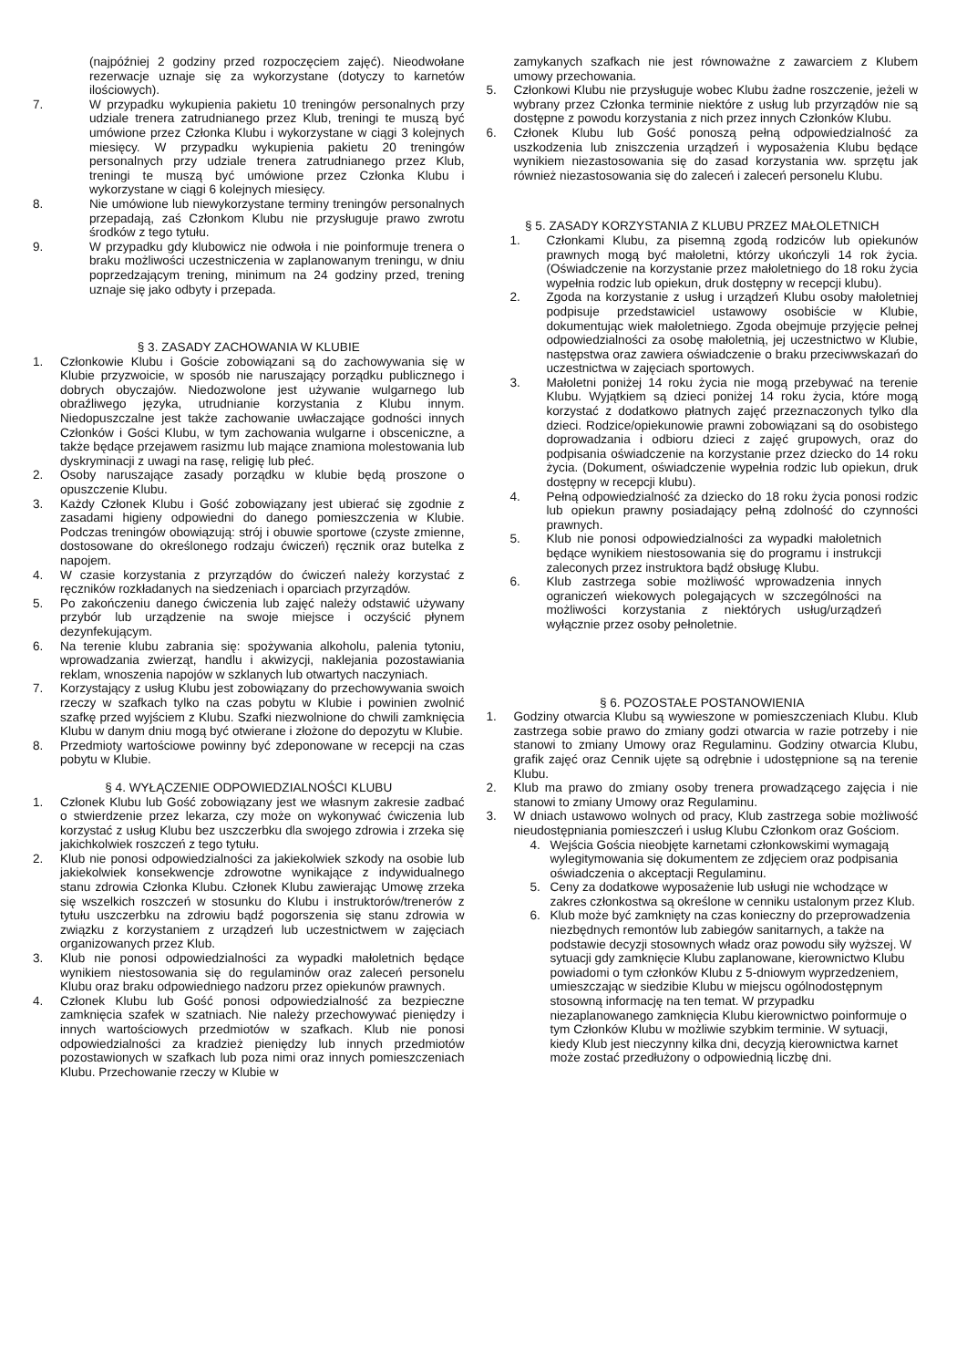(najpóźniej 2 godziny przed rozpoczęciem zajęć). Nieodwołane rezerwacje uznaje się za wykorzystane (dotyczy to karnetów ilościowych).
7. W przypadku wykupienia pakietu 10 treningów personalnych przy udziale trenera zatrudnianego przez Klub, treningi te muszą być umówione przez Członka Klubu i wykorzystane w ciągi 3 kolejnych miesięcy. W przypadku wykupienia pakietu 20 treningów personalnych przy udziale trenera zatrudnianego przez Klub, treningi te muszą być umówione przez Członka Klubu i wykorzystane w ciągi 6 kolejnych miesięcy.
8. Nie umówione lub niewykorzystane terminy treningów personalnych przepadają, zaś Członkom Klubu nie przysługuje prawo zwrotu środków z tego tytułu.
9. W przypadku gdy klubowicz nie odwoła i nie poinformuje trenera o braku możliwości uczestniczenia w zaplanowanym treningu, w dniu poprzedzającym trening, minimum na 24 godziny przed, trening uznaje się jako odbyty i przepada.
§ 3. ZASADY ZACHOWANIA W KLUBIE
1. Członkowie Klubu i Goście zobowiązani są do zachowywania się w Klubie przyzwoicie, w sposób nie naruszający porządku publicznego i dobrych obyczajów. Niedozwolone jest używanie wulgarnego lub obraźliwego języka, utrudnianie korzystania z Klubu innym. Niedopuszczalne jest także zachowanie uwłaczające godności innych Członków i Gości Klubu, w tym zachowania wulgarne i obsceniczne, a także będące przejawem rasizmu lub mające znamiona molestowania lub dyskryminacji z uwagi na rasę, religię lub płeć.
2. Osoby naruszające zasady porządku w klubie będą proszone o opuszczenie Klubu.
3. Każdy Członek Klubu i Gość zobowiązany jest ubierać się zgodnie z zasadami higieny odpowiedni do danego pomieszczenia w Klubie. Podczas treningów obowiązują: strój i obuwie sportowe (czyste zmienne, dostosowane do określonego rodzaju ćwiczeń) ręcznik oraz butelka z napojem.
4. W czasie korzystania z przyrządów do ćwiczeń należy korzystać z ręczników rozkładanych na siedzeniach i oparciach przyrządów.
5. Po zakończeniu danego ćwiczenia lub zajęć należy odstawić używany przybór lub urządzenie na swoje miejsce i oczyścić płynem dezynfekującym.
6. Na terenie klubu zabrania się: spożywania alkoholu, palenia tytoniu, wprowadzania zwierząt, handlu i akwizycji, naklejania pozostawiania reklam, wnoszenia napojów w szklanych lub otwartych naczyniach.
7. Korzystający z usług Klubu jest zobowiązany do przechowywania swoich rzeczy w szafkach tylko na czas pobytu w Klubie i powinien zwolnić szafkę przed wyjściem z Klubu. Szafki niezwolnione do chwili zamknięcia Klubu w danym dniu mogą być otwierane i złożone do depozytu w Klubie.
8. Przedmioty wartościowe powinny być zdeponowane w recepcji na czas pobytu w Klubie.
§ 4. WYŁĄCZENIE ODPOWIEDZIALNOŚCI KLUBU
1. Członek Klubu lub Gość zobowiązany jest we własnym zakresie zadbać o stwierdzenie przez lekarza, czy może on wykonywać ćwiczenia lub korzystać z usług Klubu bez uszczerbku dla swojego zdrowia i zrzeka się jakichkolwiek roszczeń z tego tytułu.
2. Klub nie ponosi odpowiedzialności za jakiekolwiek szkody na osobie lub jakiekolwiek konsekwencje zdrowotne wynikające z indywidualnego stanu zdrowia Członka Klubu. Członek Klubu zawierając Umowę zrzeka się wszelkich roszczeń w stosunku do Klubu i instruktorów/trenerów z tytułu uszczerbku na zdrowiu bądź pogorszenia się stanu zdrowia w związku z korzystaniem z urządzeń lub uczestnictwem w zajęciach organizowanych przez Klub.
3. Klub nie ponosi odpowiedzialności za wypadki małoletnich będące wynikiem niestosowania się do regulaminów oraz zaleceń personelu Klubu oraz braku odpowiedniego nadzoru przez opiekunów prawnych.
4. Członek Klubu lub Gość ponosi odpowiedzialność za bezpieczne zamknięcia szafek w szatniach. Nie należy przechowywać pieniędzy i innych wartościowych przedmiotów w szafkach. Klub nie ponosi odpowiedzialności za kradzież pieniędzy lub innych przedmiotów pozostawionych w szafkach lub poza nimi oraz innych pomieszczeniach Klubu. Przechowanie rzeczy w Klubie w
zamykanych szafkach nie jest równoważne z zawarciem z Klubem umowy przechowania.
5. Członkowi Klubu nie przysługuje wobec Klubu żadne roszczenie, jeżeli w wybrany przez Członka terminie niektóre z usług lub przyrządów nie są dostępne z powodu korzystania z nich przez innych Członków Klubu.
6. Członek Klubu lub Gość ponoszą pełną odpowiedzialność za uszkodzenia lub zniszczenia urządzeń i wyposażenia Klubu będące wynikiem niezastosowania się do zasad korzystania ww. sprzętu jak również niezastosowania się do zaleceń i zaleceń personelu Klubu.
§ 5. ZASADY KORZYSTANIA Z KLUBU PRZEZ MAŁOLETNICH
1. Członkami Klubu, za pisemną zgodą rodziców lub opiekunów prawnych mogą być małoletni, którzy ukończyli 14 rok życia. (Oświadczenie na korzystanie przez małoletniego do 18 roku życia wypełnia rodzic lub opiekun, druk dostępny w recepcji klubu).
2. Zgoda na korzystanie z usług i urządzeń Klubu osoby małoletniej podpisuje przedstawiciel ustawowy osobiście w Klubie, dokumentując wiek małoletniego. Zgoda obejmuje przyjęcie pełnej odpowiedzialności za osobę małoletnią, jej uczestnictwo w Klubie, następstwa oraz zawiera oświadczenie o braku przeciwwskazań do uczestnictwa w zajęciach sportowych.
3. Małoletni poniżej 14 roku życia nie mogą przebywać na terenie Klubu. Wyjątkiem są dzieci poniżej 14 roku życia, które mogą korzystać z dodatkowo płatnych zajęć przeznaczonych tylko dla dzieci. Rodzice/opiekunowie prawni zobowiązani są do osobistego doprowadzania i odbioru dzieci z zajęć grupowych, oraz do podpisania oświadczenie na korzystanie przez dziecko do 14 roku życia. (Dokument, oświadczenie wypełnia rodzic lub opiekun, druk dostępny w recepcji klubu).
4. Pełną odpowiedzialność za dziecko do 18 roku życia ponosi rodzic lub opiekun prawny posiadający pełną zdolność do czynności prawnych.
5. Klub nie ponosi odpowiedzialności za wypadki małoletnich będące wynikiem niestosowania się do programu i instrukcji zaleconych przez instruktora bądź obsługę Klubu.
6. Klub zastrzega sobie możliwość wprowadzenia innych ograniczeń wiekowych polegających w szczególności na możliwości korzystania z niektórych usług/urządzeń wyłącznie przez osoby pełnoletnie.
§ 6. POZOSTAŁE POSTANOWIENIA
1. Godziny otwarcia Klubu są wywieszone w pomieszczeniach Klubu. Klub zastrzega sobie prawo do zmiany godzi otwarcia w razie potrzeby i nie stanowi to zmiany Umowy oraz Regulaminu. Godziny otwarcia Klubu, grafik zajęć oraz Cennik ujęte są odrębnie i udostępnione są na terenie Klubu.
2. Klub ma prawo do zmiany osoby trenera prowadzącego zajęcia i nie stanowi to zmiany Umowy oraz Regulaminu.
3. W dniach ustawowo wolnych od pracy, Klub zastrzega sobie możliwość nieudostępniania pomieszczeń i usług Klubu Członkom oraz Gościom.
4. Wejścia Gościa nieobjęte karnetami członkowskimi wymagają wylegitymowania się dokumentem ze zdjęciem oraz podpisania oświadczenia o akceptacji Regulaminu.
5. Ceny za dodatkowe wyposażenie lub usługi nie wchodzące w zakres członkostwa są określone w cenniku ustalonym przez Klub.
6. Klub może być zamknięty na czas konieczny do przeprowadzenia niezbędnych remontów lub zabiegów sanitarnych, a także na podstawie decyzji stosownych władz oraz powodu siły wyższej. W sytuacji gdy zamknięcie Klubu zaplanowane, kierownictwo Klubu powiadomi o tym członków Klubu z 5-dniowym wyprzedzeniem, umieszczając w siedzibie Klubu w miejscu ogólnodostępnym stosowną informację na ten temat. W przypadku niezaplanowanego zamknięcia Klubu kierownictwo poinformuje o tym Członków Klubu w możliwie szybkim terminie. W sytuacji, kiedy Klub jest nieczynny kilka dni, decyzją kierownictwa karnet może zostać przedłużony o odpowiednią liczbę dni.